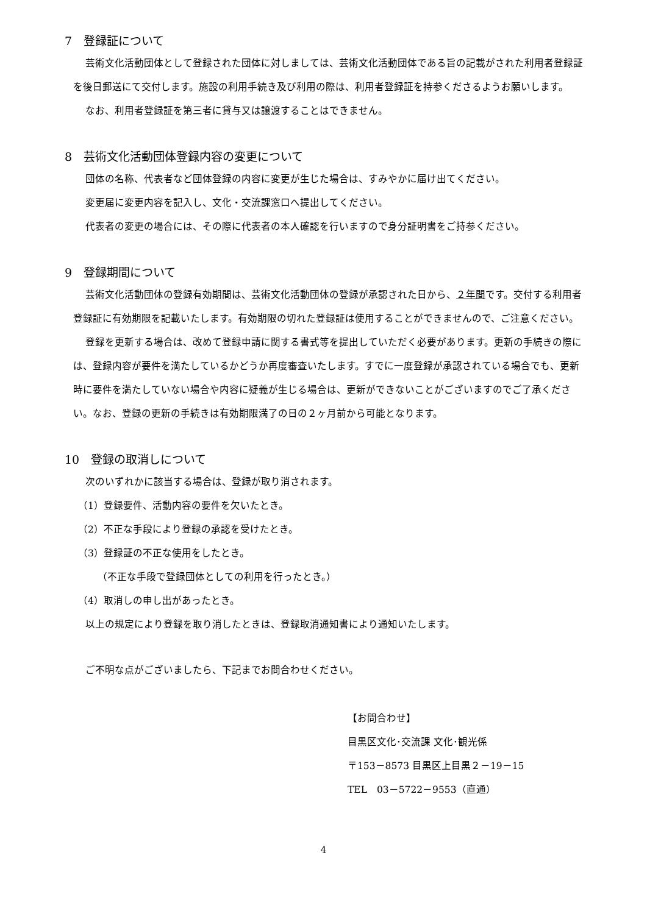7　登録証について
芸術文化活動団体として登録された団体に対しましては、芸術文化活動団体である旨の記載がされた利用者登録証を後日郵送にて交付します。施設の利用手続き及び利用の際は、利用者登録証を持参くださるようお願いします。
なお、利用者登録証を第三者に貸与又は譲渡することはできません。
8　芸術文化活動団体登録内容の変更について
団体の名称、代表者など団体登録の内容に変更が生じた場合は、すみやかに届け出てください。
変更届に変更内容を記入し、文化・交流課窓口へ提出してください。
代表者の変更の場合には、その際に代表者の本人確認を行いますので身分証明書をご持参ください。
9　登録期間について
芸術文化活動団体の登録有効期間は、芸術文化活動団体の登録が承認された日から、２年間です。交付する利用者登録証に有効期限を記載いたします。有効期限の切れた登録証は使用することができませんので、ご注意ください。
登録を更新する場合は、改めて登録申請に関する書式等を提出していただく必要があります。更新の手続きの際には、登録内容が要件を満たしているかどうか再度審査いたします。すでに一度登録が承認されている場合でも、更新時に要件を満たしていない場合や内容に疑義が生じる場合は、更新ができないことがございますのでご了承ください。なお、登録の更新の手続きは有効期限満了の日の２ヶ月前から可能となります。
10　登録の取消しについて
次のいずれかに該当する場合は、登録が取り消されます。
（1）登録要件、活動内容の要件を欠いたとき。
（2）不正な手段により登録の承認を受けたとき。
（3）登録証の不正な使用をしたとき。
（不正な手段で登録団体としての利用を行ったとき。）
（4）取消しの申し出があったとき。
以上の規定により登録を取り消したときは、登録取消通知書により通知いたします。
ご不明な点がございましたら、下記までお問合わせください。
【お問合わせ】
目黒区文化･交流課 文化･観光係
〒153－8573 目黒区上目黒２－19－15
TEL　03－5722－9553（直通）
4